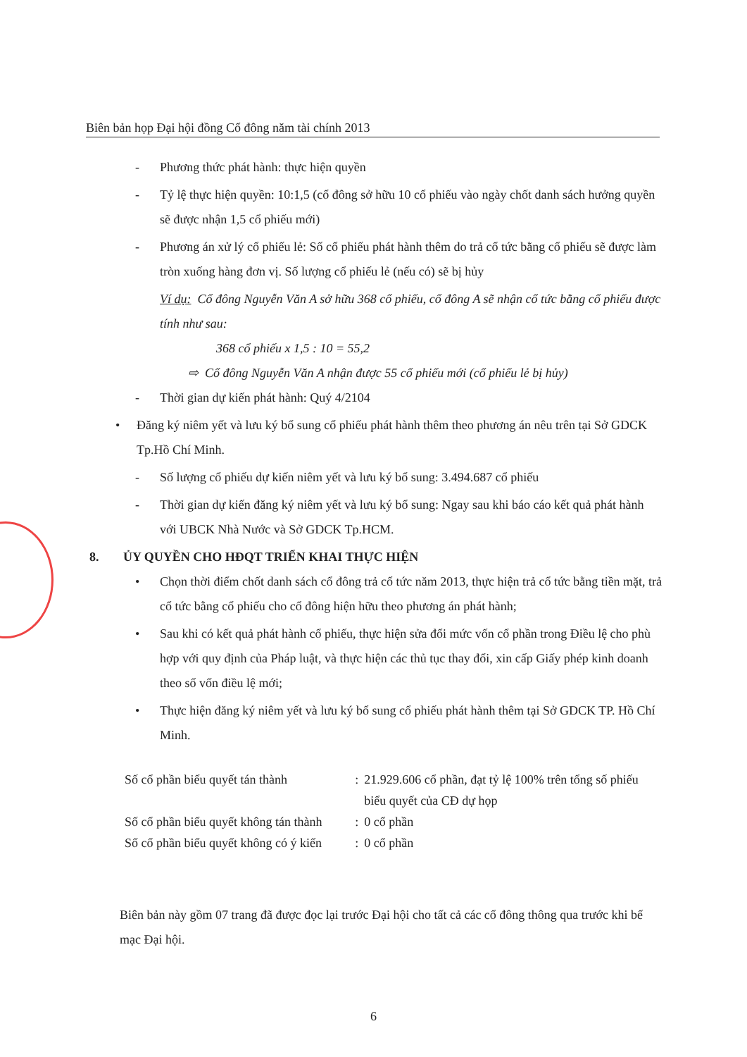Biên bản họp Đại hội đồng Cổ đông năm tài chính 2013
- Phương thức phát hành: thực hiện quyền
- Tỷ lệ thực hiện quyền: 10:1,5 (cổ đông sở hữu 10 cổ phiếu vào ngày chốt danh sách hưởng quyền sẽ được nhận 1,5 cổ phiếu mới)
- Phương án xử lý cổ phiếu lẻ: Số cổ phiếu phát hành thêm do trả cổ tức bằng cổ phiếu sẽ được làm tròn xuống hàng đơn vị. Số lượng cổ phiếu lẻ (nếu có) sẽ bị hủy
Ví dụ: Cổ đông Nguyễn Văn A sở hữu 368 cổ phiếu, cổ đông A sẽ nhận cổ tức bằng cổ phiếu được tính như sau:
368 cổ phiếu x 1,5 : 10 = 55,2
⇨ Cổ đông Nguyễn Văn A nhận được 55 cổ phiếu mới (cổ phiếu lẻ bị hủy)
- Thời gian dự kiến phát hành: Quý 4/2104
• Đăng ký niêm yết và lưu ký bổ sung cổ phiếu phát hành thêm theo phương án nêu trên tại Sở GDCK Tp.Hồ Chí Minh.
- Số lượng cổ phiếu dự kiến niêm yết và lưu ký bổ sung: 3.494.687 cổ phiếu
- Thời gian dự kiến đăng ký niêm yết và lưu ký bổ sung: Ngay sau khi báo cáo kết quả phát hành với UBCK Nhà Nước và Sở GDCK Tp.HCM.
8. ỦY QUYỀN CHO HĐQT TRIỂN KHAI THỰC HIỆN
• Chọn thời điểm chốt danh sách cổ đông trả cổ tức năm 2013, thực hiện trả cổ tức bằng tiền mặt, trả cổ tức bằng cổ phiếu cho cổ đông hiện hữu theo phương án phát hành;
• Sau khi có kết quả phát hành cổ phiếu, thực hiện sửa đổi mức vốn cổ phần trong Điều lệ cho phù hợp với quy định của Pháp luật, và thực hiện các thủ tục thay đổi, xin cấp Giấy phép kinh doanh theo số vốn điều lệ mới;
• Thực hiện đăng ký niêm yết và lưu ký bổ sung cổ phiếu phát hành thêm tại Sở GDCK TP. Hồ Chí Minh.
| Số cổ phần biểu quyết tán thành | : | 21.929.606 cổ phần, đạt tỷ lệ 100% trên tổng số phiếu biểu quyết của CĐ dự họp |
| Số cổ phần biểu quyết không tán thành | : | 0 cổ phần |
| Số cổ phần biểu quyết không có ý kiến | : | 0 cổ phần |
Biên bản này gồm 07 trang đã được đọc lại trước Đại hội cho tất cả các cổ đông thông qua trước khi bế mạc Đại hội.
6